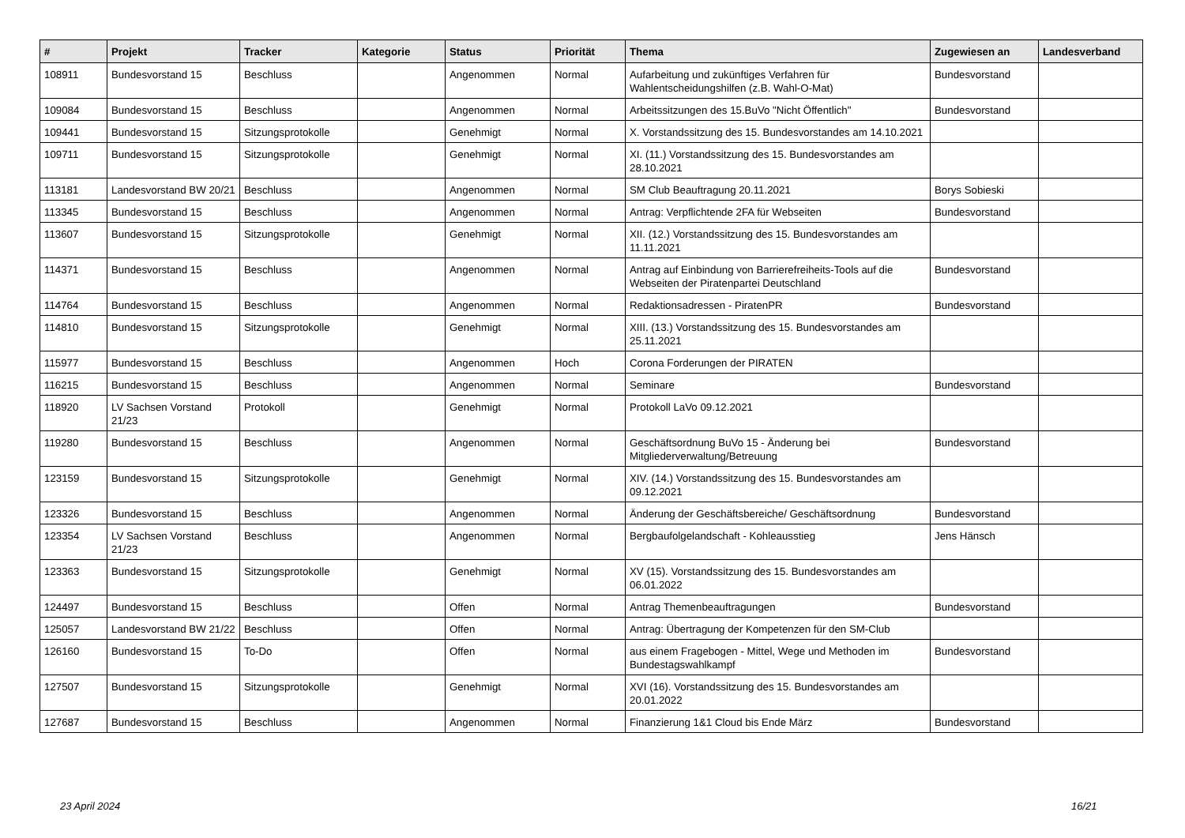| # | Projekt | Tracker | Kategorie | Status | Priorität | Thema | Zugewiesen an | Landesverband |
| --- | --- | --- | --- | --- | --- | --- | --- | --- |
| 108911 | Bundesvorstand 15 | Beschluss | | Angenommen | Normal | Aufarbeitung und zukünftiges Verfahren für Wahlentscheidungshilfen (z.B. Wahl-O-Mat) | Bundesvorstand | |
| 109084 | Bundesvorstand 15 | Beschluss | | Angenommen | Normal | Arbeitssitzungen des 15.BuVo "Nicht Öffentlich" | Bundesvorstand | |
| 109441 | Bundesvorstand 15 | Sitzungsprotokolle | | Genehmigt | Normal | X. Vorstandssitzung des 15. Bundesvorstandes am 14.10.2021 | | |
| 109711 | Bundesvorstand 15 | Sitzungsprotokolle | | Genehmigt | Normal | XI. (11.) Vorstandssitzung des 15. Bundesvorstandes am 28.10.2021 | | |
| 113181 | Landesvorstand BW 20/21 | Beschluss | | Angenommen | Normal | SM Club Beauftragung 20.11.2021 | Borys Sobieski | |
| 113345 | Bundesvorstand 15 | Beschluss | | Angenommen | Normal | Antrag: Verpflichtende 2FA für Webseiten | Bundesvorstand | |
| 113607 | Bundesvorstand 15 | Sitzungsprotokolle | | Genehmigt | Normal | XII. (12.) Vorstandssitzung des 15. Bundesvorstandes am 11.11.2021 | | |
| 114371 | Bundesvorstand 15 | Beschluss | | Angenommen | Normal | Antrag auf Einbindung von Barrierefreiheits-Tools auf die Webseiten der Piratenpartei Deutschland | Bundesvorstand | |
| 114764 | Bundesvorstand 15 | Beschluss | | Angenommen | Normal | Redaktionsadressen - PiratenPR | Bundesvorstand | |
| 114810 | Bundesvorstand 15 | Sitzungsprotokolle | | Genehmigt | Normal | XIII. (13.) Vorstandssitzung des 15. Bundesvorstandes am 25.11.2021 | | |
| 115977 | Bundesvorstand 15 | Beschluss | | Angenommen | Hoch | Corona Forderungen der PIRATEN | | |
| 116215 | Bundesvorstand 15 | Beschluss | | Angenommen | Normal | Seminare | Bundesvorstand | |
| 118920 | LV Sachsen Vorstand 21/23 | Protokoll | | Genehmigt | Normal | Protokoll LaVo 09.12.2021 | | |
| 119280 | Bundesvorstand 15 | Beschluss | | Angenommen | Normal | Geschäftsordnung BuVo 15 - Änderung bei Mitgliederverwaltung/Betreuung | Bundesvorstand | |
| 123159 | Bundesvorstand 15 | Sitzungsprotokolle | | Genehmigt | Normal | XIV. (14.) Vorstandssitzung des 15. Bundesvorstandes am 09.12.2021 | | |
| 123326 | Bundesvorstand 15 | Beschluss | | Angenommen | Normal | Änderung der Geschäftsbereiche/ Geschäftsordnung | Bundesvorstand | |
| 123354 | LV Sachsen Vorstand 21/23 | Beschluss | | Angenommen | Normal | Bergbaufolgelandschaft - Kohleausstieg | Jens Hänsch | |
| 123363 | Bundesvorstand 15 | Sitzungsprotokolle | | Genehmigt | Normal | XV (15). Vorstandssitzung des 15. Bundesvorstandes am 06.01.2022 | | |
| 124497 | Bundesvorstand 15 | Beschluss | | Offen | Normal | Antrag Themenbeauftragungen | Bundesvorstand | |
| 125057 | Landesvorstand BW 21/22 | Beschluss | | Offen | Normal | Antrag: Übertragung der Kompetenzen für den SM-Club | | |
| 126160 | Bundesvorstand 15 | To-Do | | Offen | Normal | aus einem Fragebogen - Mittel, Wege und Methoden im Bundestagswahlkampf | Bundesvorstand | |
| 127507 | Bundesvorstand 15 | Sitzungsprotokolle | | Genehmigt | Normal | XVI (16). Vorstandssitzung des 15. Bundesvorstandes am 20.01.2022 | | |
| 127687 | Bundesvorstand 15 | Beschluss | | Angenommen | Normal | Finanzierung 1&1 Cloud bis Ende März | Bundesvorstand | |
23 April 2024 16/21